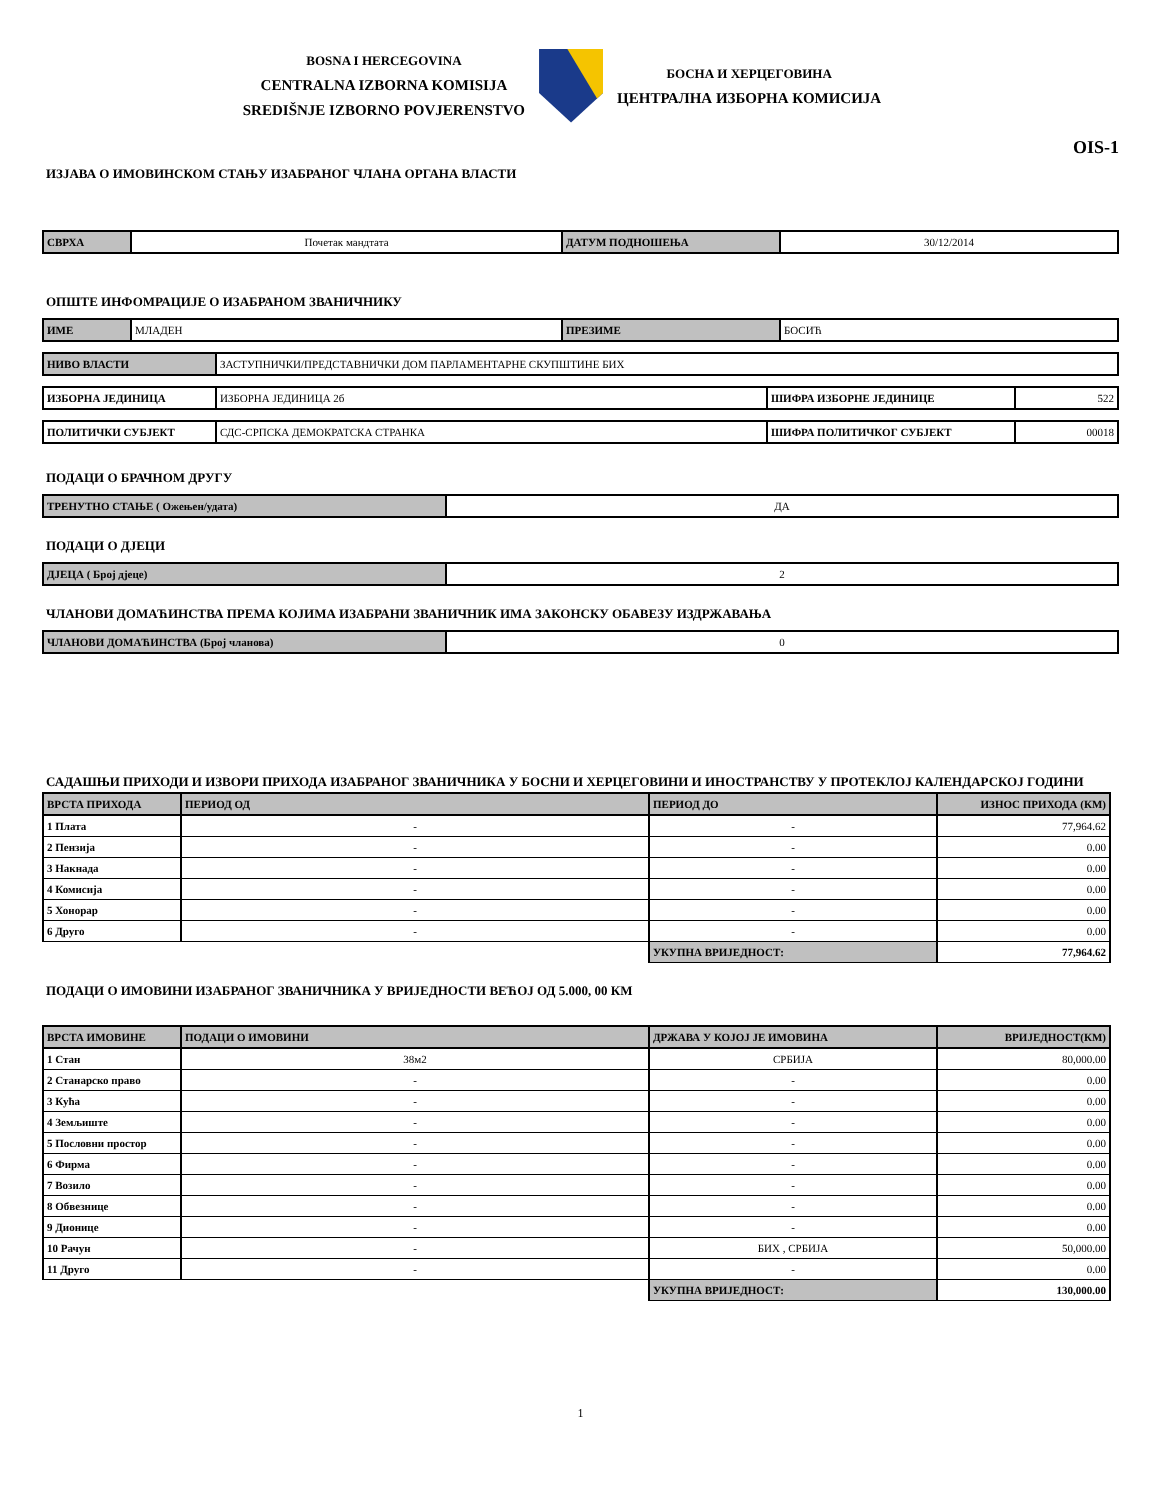BOSNA I HERCEGOVINA
CENTRALNA IZBORNA KOMISIJA
SREDIŠNJE IZBORNO POVJERENSTVO
БОСНА И ХЕРЦЕГОВИНА
ЦЕНТРАЛНА ИЗБОРНА КОМИСИЈА
OIS-1
ИЗЈАВА О ИМОВИНСКОМ СТАЊУ ИЗАБРАНОГ ЧЛАНА ОРГАНА ВЛАСТИ
| СВРХА | Почетак мандтата | ДАТУМ ПОДНОШЕЊА | 30/12/2014 |
ОПШТЕ ИНФОМРАЦИЈЕ О ИЗАБРАНОМ ЗВАНИЧНИКУ
| ИМЕ | МЛАДЕН | ПРЕЗИМЕ | БОСИЋ |
| НИВО ВЛАСТИ | ЗАСТУПНИЧКИ/ПРЕДСТАВНИЧКИ ДОМ ПАРЛАМЕНТАРНЕ СКУПШТИНЕ БИХ |
| ИЗБОРНА ЈЕДИНИЦА | ИЗБОРНА ЈЕДИНИЦА 2б | ШИФРА ИЗБОРНЕ ЈЕДИНИЦЕ | 522 |
| ПОЛИТИЧКИ СУБЈЕКТ | СДС-СРПСКА ДЕМОКРАТСКА СТРАНКА | ШИФРА ПОЛИТИЧКОГ СУБЈЕКТ | 00018 |
ПОДАЦИ О БРАЧНОМ ДРУГУ
| ТРЕНУТНО СТАЊЕ ( Ожењен/удата) | ДА |
ПОДАЦИ О ДЈЕЦИ
| ДЈЕЦА ( Број дјеце) | 2 |
ЧЛАНОВИ ДОМАЋИНСТВА ПРЕМА КОЈИМА ИЗАБРАНИ ЗВАНИЧНИК ИМА ЗАКОНСКУ ОБАВЕЗУ ИЗДРЖАВАЊА
| ЧЛАНОВИ ДОМАЋИНСТВА (Број чланова) | 0 |
САДАШЊИ ПРИХОДИ И ИЗВОРИ ПРИХОДА ИЗАБРАНОГ ЗВАНИЧНИКА У БОСНИ И ХЕРЦЕГОВИНИ И ИНОСТРАНСТВУ У ПРОТЕКЛОЈ КАЛЕНДАРСКОЈ ГОДИНИ
| ВРСТА ПРИХОДА | ПЕРИОД ОД | ПЕРИОД ДО | ИЗНОС ПРИХОДА (КМ) |
| --- | --- | --- | --- |
| 1 Плата | - | - | 77,964.62 |
| 2 Пензија | - | - | 0.00 |
| 3 Накнада | - | - | 0.00 |
| 4 Комисија | - | - | 0.00 |
| 5 Хонорар | - | - | 0.00 |
| 6 Друго | - | - | 0.00 |
| | | УКУПНА ВРИЈЕДНОСТ: | 77,964.62 |
ПОДАЦИ О ИМОВИНИ ИЗАБРАНОГ ЗВАНИЧНИКА У ВРИЈЕДНОСТИ ВЕЋОЈ ОД 5.000, 00 КМ
| ВРСТА ИМОВИНЕ | ПОДАЦИ О ИМОВИНИ | ДРЖАВА У КОЈОЈ ЈЕ ИМОВИНА | ВРИЈЕДНОСТ(КМ) |
| --- | --- | --- | --- |
| 1 Стан | 38м2 | СРБИЈА | 80,000.00 |
| 2 Станарско право | - | - | 0.00 |
| 3 Кућа | - | - | 0.00 |
| 4 Земљиште | - | - | 0.00 |
| 5 Пословни простор | - | - | 0.00 |
| 6 Фирма | - | - | 0.00 |
| 7 Возило | - | - | 0.00 |
| 8 Обвезнице | - | - | 0.00 |
| 9 Дионице | - | - | 0.00 |
| 10 Рачун | - | БИХ , СРБИЈА | 50,000.00 |
| 11 Друго | - | - | 0.00 |
| | | УКУПНА ВРИЈЕДНОСТ: | 130,000.00 |
1